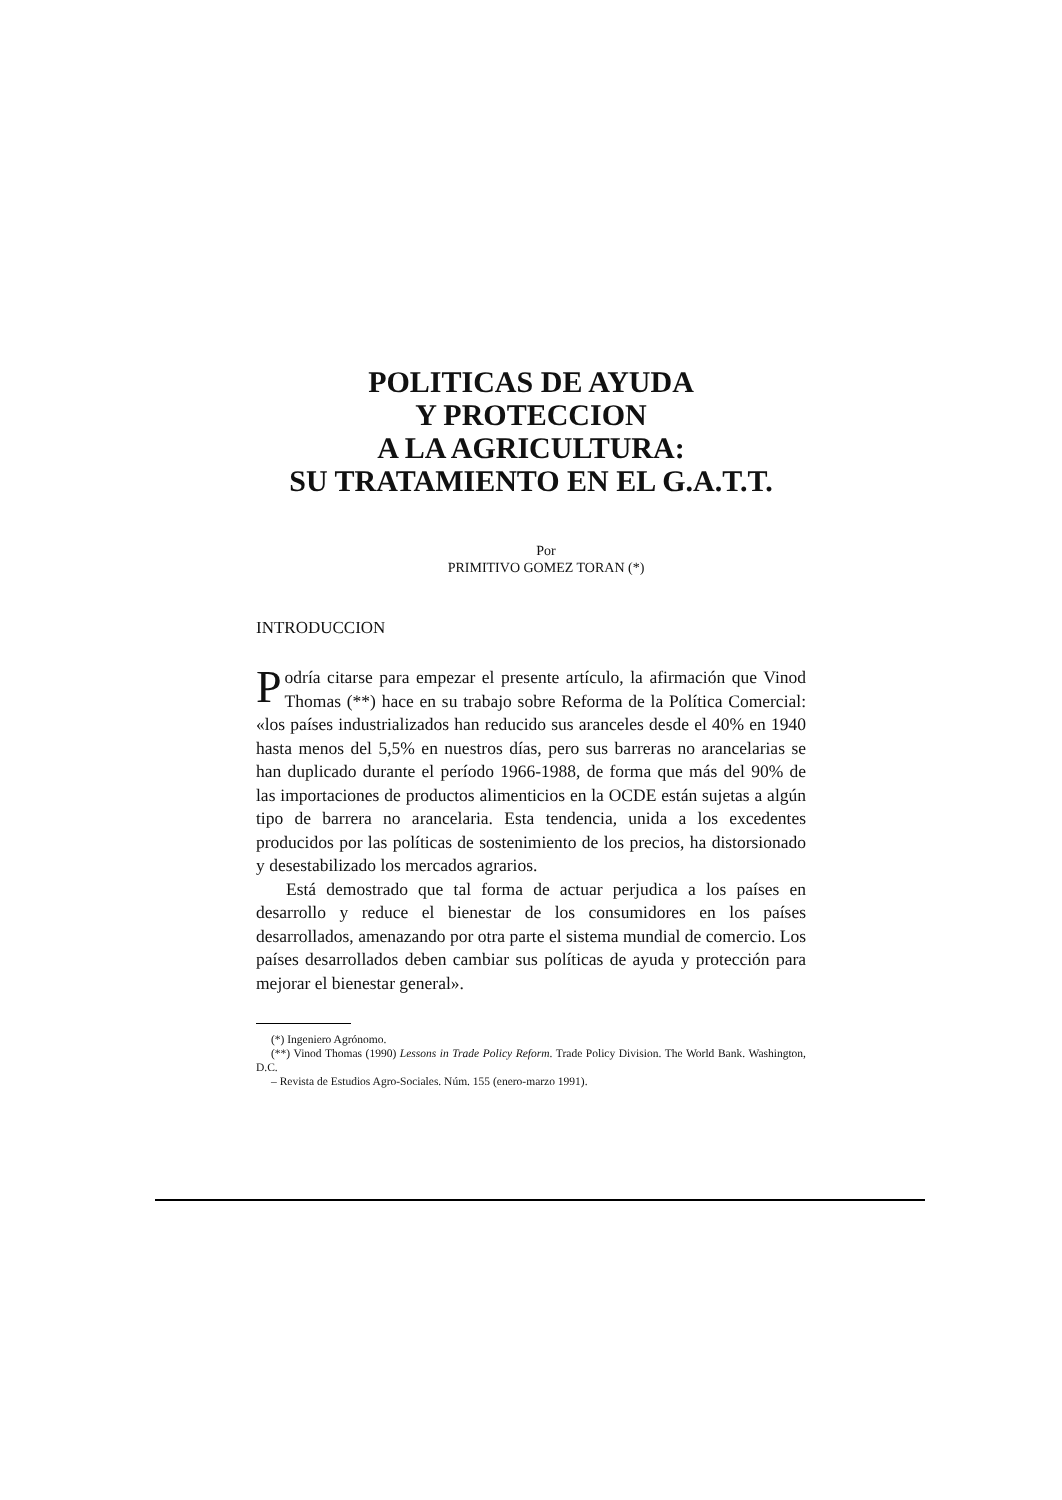POLITICAS DE AYUDA
Y PROTECCION
A LA AGRICULTURA:
SU TRATAMIENTO EN EL G.A.T.T.
Por
PRIMITIVO GOMEZ TORAN (*)
INTRODUCCION
Podría citarse para empezar el presente artículo, la afirmación que Vinod Thomas (**) hace en su trabajo sobre Reforma de la Política Comercial: «los países industrializados han reducido sus aranceles desde el 40% en 1940 hasta menos del 5,5% en nuestros días, pero sus barreras no arancelarias se han duplicado durante el período 1966-1988, de forma que más del 90% de las importaciones de productos alimenticios en la OCDE están sujetas a algún tipo de barrera no arancelaria. Esta tendencia, unida a los excedentes producidos por las políticas de sostenimiento de los precios, ha distorsionado y desestabilizado los mercados agrarios.
Está demostrado que tal forma de actuar perjudica a los países en desarrollo y reduce el bienestar de los consumidores en los países desarrollados, amenazando por otra parte el sistema mundial de comercio. Los países desarrollados deben cambiar sus políticas de ayuda y protección para mejorar el bienestar general».
(*) Ingeniero Agrónomo.
(**) Vinod Thomas (1990) Lessons in Trade Policy Reform. Trade Policy Division. The World Bank. Washington, D.C.
– Revista de Estudios Agro-Sociales. Núm. 155 (enero-marzo 1991).